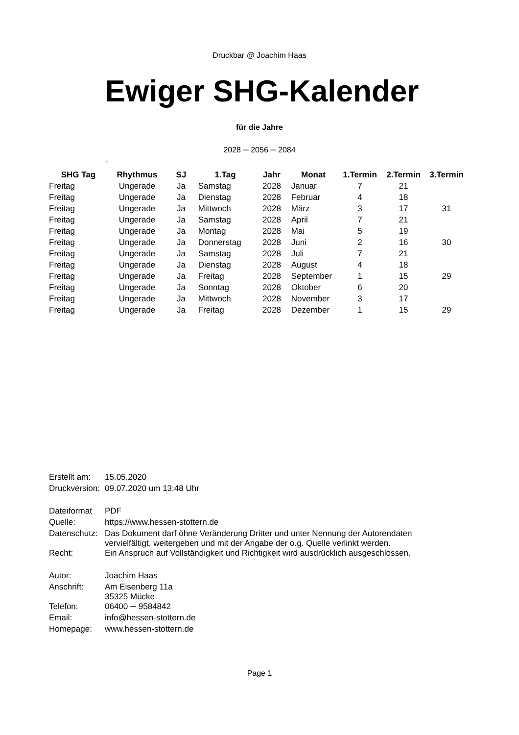Druckbar @ Joachim Haas
Ewiger SHG-Kalender
für die Jahre
2028 ─ 2056 ─ 2084
,
| SHG Tag | Rhythmus | SJ | 1.Tag | Jahr | Monat | 1.Termin | 2.Termin | 3.Termin |
| --- | --- | --- | --- | --- | --- | --- | --- | --- |
| Freitag | Ungerade | Ja | Samstag | 2028 | Januar | 7 | 21 | |
| Freitag | Ungerade | Ja | Dienstag | 2028 | Februar | 4 | 18 | |
| Freitag | Ungerade | Ja | Mittwoch | 2028 | März | 3 | 17 | 31 |
| Freitag | Ungerade | Ja | Samstag | 2028 | April | 7 | 21 | |
| Freitag | Ungerade | Ja | Montag | 2028 | Mai | 5 | 19 | |
| Freitag | Ungerade | Ja | Donnerstag | 2028 | Juni | 2 | 16 | 30 |
| Freitag | Ungerade | Ja | Samstag | 2028 | Juli | 7 | 21 | |
| Freitag | Ungerade | Ja | Dienstag | 2028 | August | 4 | 18 | |
| Freitag | Ungerade | Ja | Freitag | 2028 | September | 1 | 15 | 29 |
| Freitag | Ungerade | Ja | Sonntag | 2028 | Oktober | 6 | 20 | |
| Freitag | Ungerade | Ja | Mittwoch | 2028 | November | 3 | 17 | |
| Freitag | Ungerade | Ja | Freitag | 2028 | Dezember | 1 | 15 | 29 |
| Erstellt am: | 15.05.2020 |
| Druckversion: | 09.07.2020 um 13:48 Uhr |
| Dateiformat | PDF |
| Quelle: | https://www.hessen-stottern.de |
| Datenschutz: | Das Dokument darf öhne Veränderung Dritter und unter Nennung der Autorendaten vervielfältigt, weitergeben und mit der Angabe der o.g. Quelle verlinkt werden. |
| Recht: | Ein Anspruch auf Vollständigkeit und Richtigkeit wird ausdrücklich ausgeschlossen. |
| Autor: | Joachim Haas |
| Anschrift: | Am Eisenberg 11a 35325 Mücke |
| Telefon: | 06400 ─ 9584842 |
| Email: | info@hessen-stottern.de |
| Homepage: | www.hessen-stottern.de |
Page 1